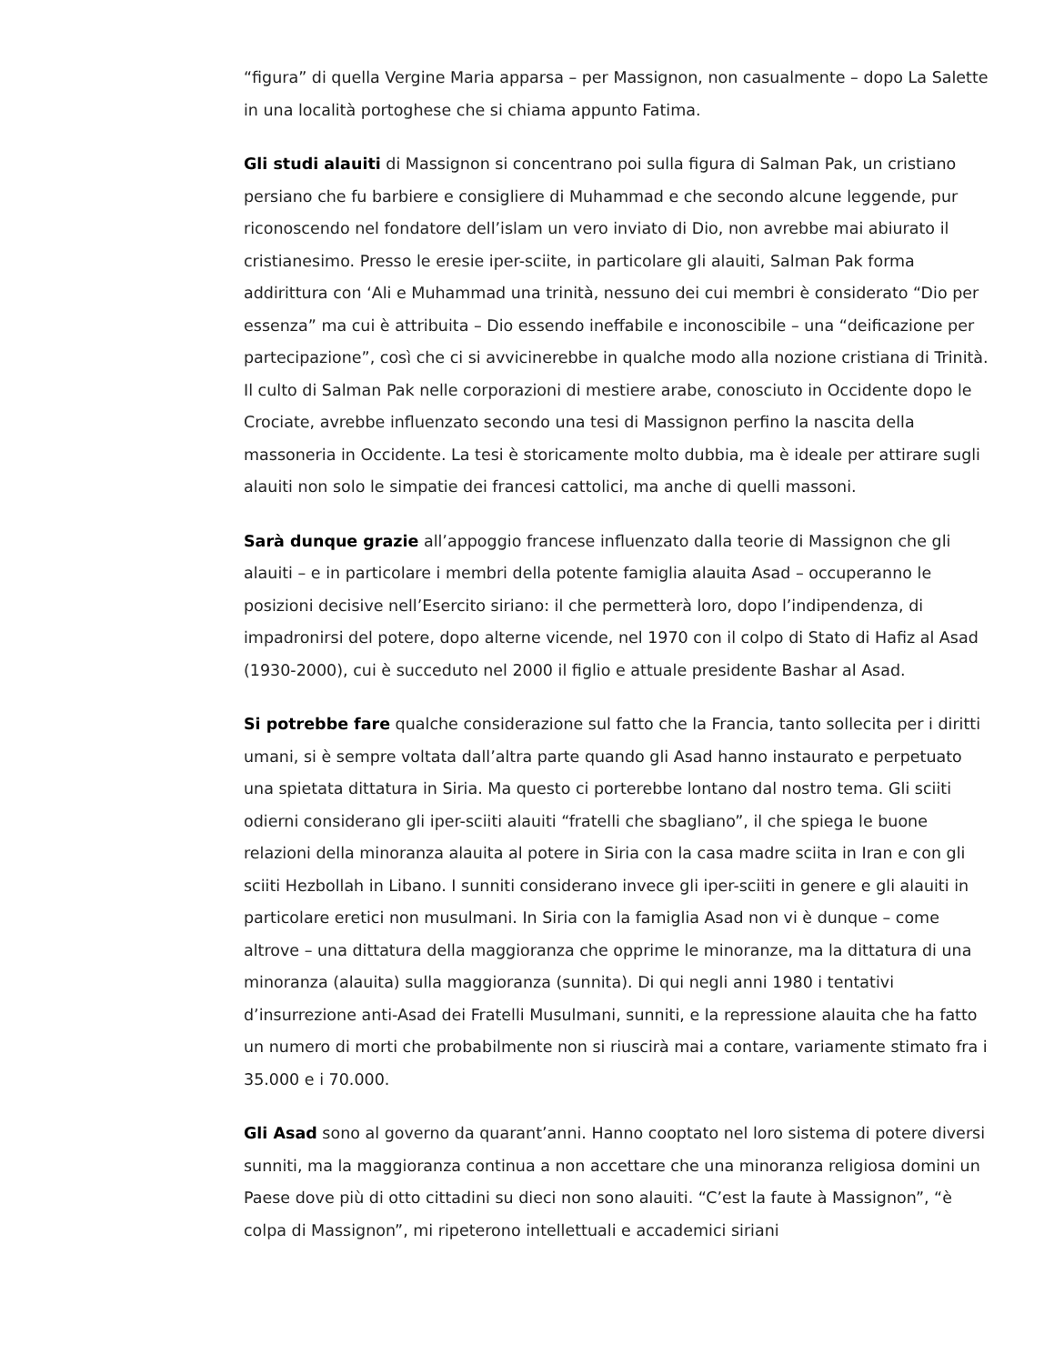“figura” di quella Vergine Maria apparsa – per Massignon, non casualmente – dopo La Salette in una località portoghese che si chiama appunto Fatima.
Gli studi alauiti di Massignon si concentrano poi sulla figura di Salman Pak, un cristiano persiano che fu barbiere e consigliere di Muhammad e che secondo alcune leggende, pur riconoscendo nel fondatore dell’islam un vero inviato di Dio, non avrebbe mai abiurato il cristianesimo. Presso le eresie iper-sciite, in particolare gli alauiti, Salman Pak forma addirittura con ‘Ali e Muhammad una trinità, nessuno dei cui membri è considerato “Dio per essenza” ma cui è attribuita – Dio essendo ineffabile e inconoscibile – una “deificazione per partecipazione”, così che ci si avvicinerebbe in qualche modo alla nozione cristiana di Trinità. Il culto di Salman Pak nelle corporazioni di mestiere arabe, conosciuto in Occidente dopo le Crociate, avrebbe influenzato secondo una tesi di Massignon perfino la nascita della massoneria in Occidente. La tesi è storicamente molto dubbia, ma è ideale per attirare sugli alauiti non solo le simpatie dei francesi cattolici, ma anche di quelli massoni.
Sarà dunque grazie all’appoggio francese influenzato dalla teorie di Massignon che gli alauiti – e in particolare i membri della potente famiglia alauita Asad – occuperanno le posizioni decisive nell’Esercito siriano: il che permetterà loro, dopo l’indipendenza, di impadronirsi del potere, dopo alterne vicende, nel 1970 con il colpo di Stato di Hafiz al Asad (1930-2000), cui è succeduto nel 2000 il figlio e attuale presidente Bashar al Asad.
Si potrebbe fare qualche considerazione sul fatto che la Francia, tanto sollecita per i diritti umani, si è sempre voltata dall’altra parte quando gli Asad hanno instaurato e perpetuato una spietata dittatura in Siria. Ma questo ci porterebbe lontano dal nostro tema. Gli sciiti odierni considerano gli iper-sciiti alauiti “fratelli che sbagliano”, il che spiega le buone relazioni della minoranza alauita al potere in Siria con la casa madre sciita in Iran e con gli sciiti Hezbollah in Libano. I sunniti considerano invece gli iper-sciiti in genere e gli alauiti in particolare eretici non musulmani. In Siria con la famiglia Asad non vi è dunque – come altrove – una dittatura della maggioranza che opprime le minoranze, ma la dittatura di una minoranza (alauita) sulla maggioranza (sunnita). Di qui negli anni 1980 i tentativi d’insurrezione anti-Asad dei Fratelli Musulmani, sunniti, e la repressione alauita che ha fatto un numero di morti che probabilmente non si riuscirà mai a contare, variamente stimato fra i 35.000 e i 70.000.
Gli Asad sono al governo da quarant’anni. Hanno cooptato nel loro sistema di potere diversi sunniti, ma la maggioranza continua a non accettare che una minoranza religiosa domini un Paese dove più di otto cittadini su dieci non sono alauiti. “C’est la faute à Massignon”, “è colpa di Massignon”, mi ripeterono intellettuali e accademici siriani